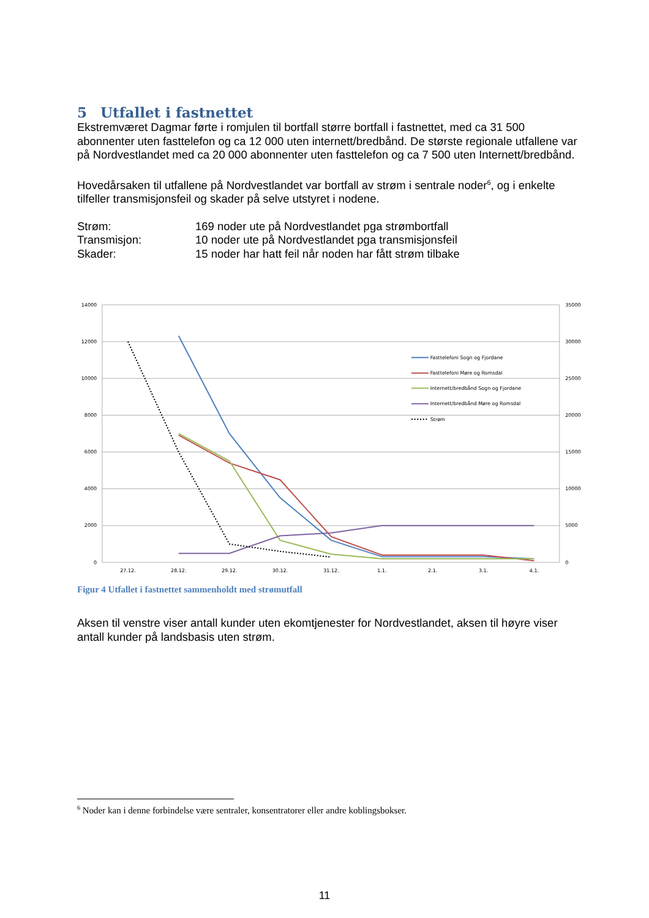5 Utfallet i fastnettet
Ekstremværet Dagmar førte i romjulen til bortfall større bortfall i fastnettet, med ca 31 500 abonnenter uten fasttelefon og ca 12 000 uten internett/bredbånd. De største regionale utfallene var på Nordvestlandet med ca 20 000 abonnenter uten fasttelefon og ca 7 500 uten Internett/bredbånd.
Hovedårsaken til utfallene på Nordvestlandet var bortfall av strøm i sentrale noder<sup>6</sup>, og i enkelte tilfeller transmisjonsfeil og skader på selve utstyret i nodene.
Strøm: 169 noder ute på Nordvestlandet pga strømbortfall
Transmisjon: 10 noder ute på Nordvestlandet pga transmisjonsfeil
Skader: 15 noder har hatt feil når noden har fått strøm tilbake
14000
12000
10000
8000
6000
4000
2000
0
35000
30000
25000
20000
15000
10000
5000
0
27.12.
28.12.
29.12.
30.12.
31.12.
1.1.
2.1.
3.1.
4.1.
Fasttelefoni Sogn og Fjordane
Fasttelefoni Møre og Romsdal
Internett/bredbånd Sogn og Fjordane
Internett/bredbånd Møre og Romsdal
Strøm
Figur 4 Utfallet i fastnettet sammenholdt med strømutfall
Aksen til venstre viser antall kunder uten ekomtjenester for Nordvestlandet, aksen til høyre viser antall kunder på landsbasis uten strøm.
<sup>6</sup> Noder kan i denne forbindelse være sentraler, konsentratorer eller andre koblingsbokser.
11